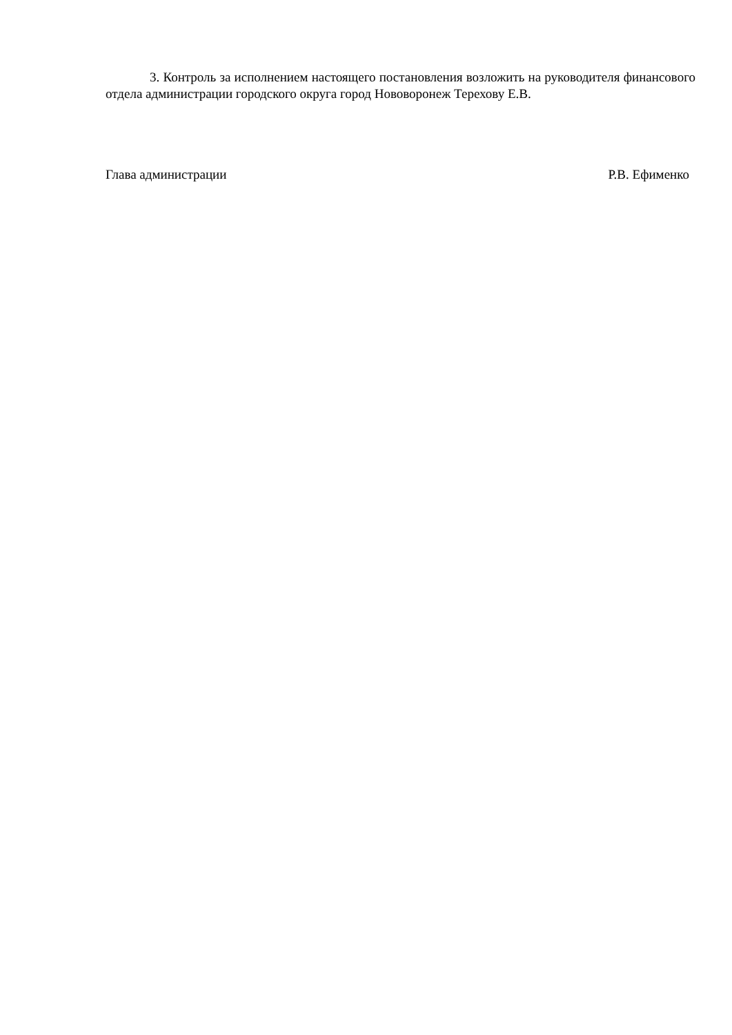3. Контроль за исполнением настоящего постановления возложить на руководителя финансового отдела администрации городского округа город Нововоронеж Терехову Е.В.
Глава администрации Р.В. Ефименко